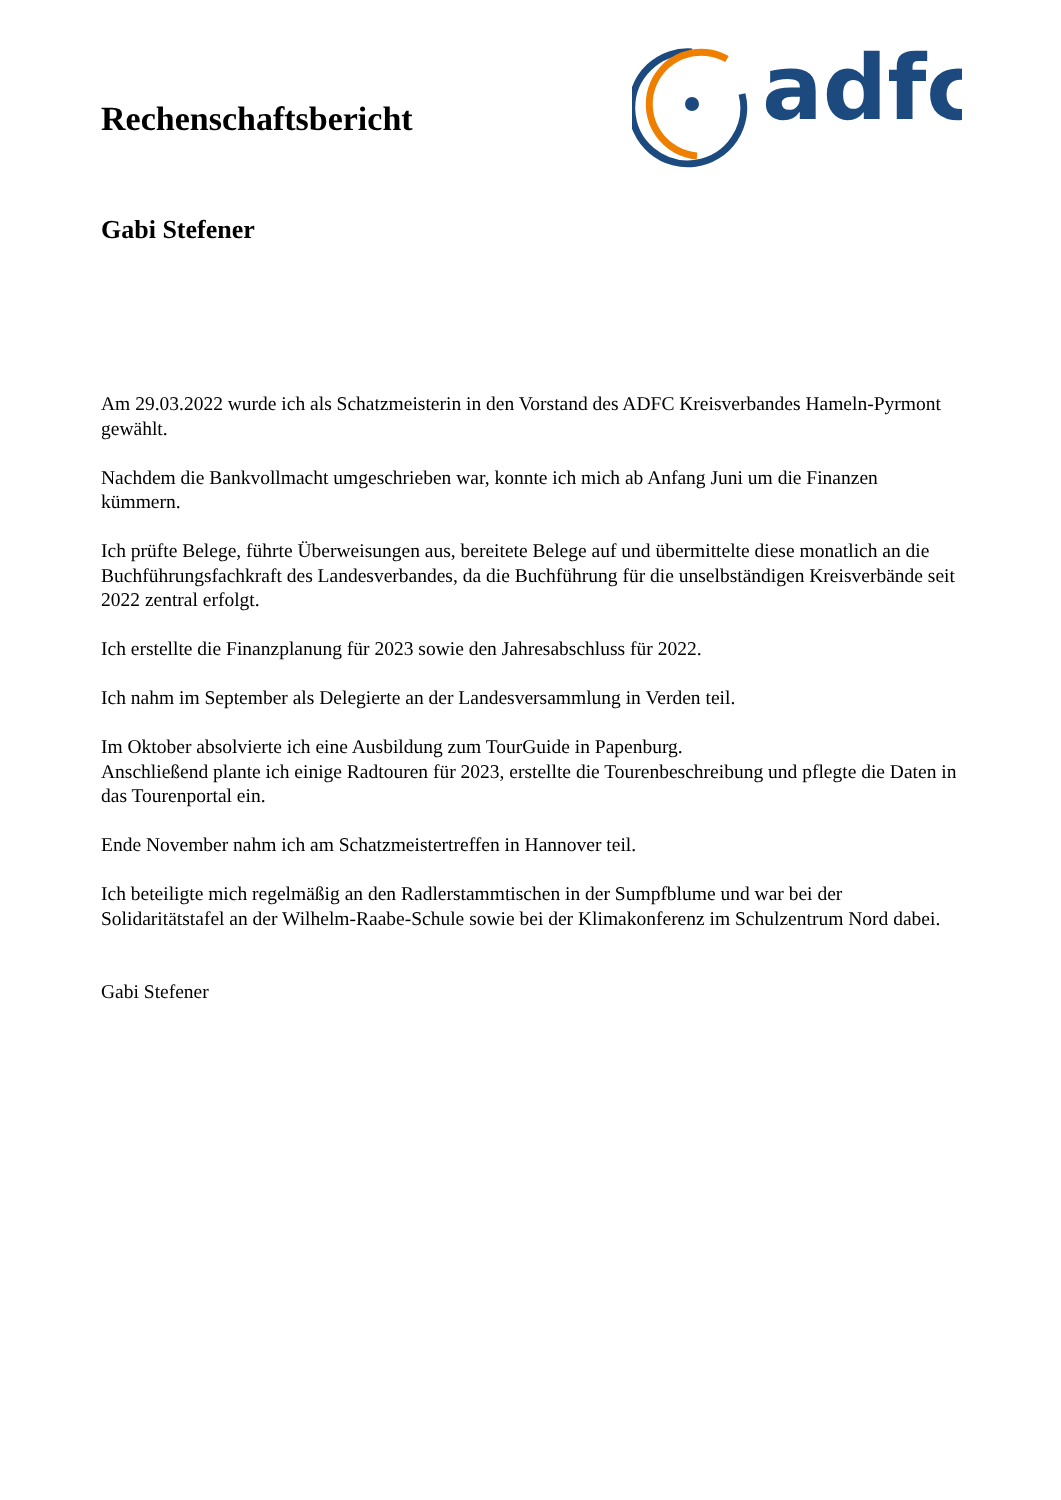Rechenschaftsbericht
adfc
Gabi Stefener
Am 29.03.2022 wurde ich als Schatzmeisterin in den Vorstand des ADFC Kreisverbandes Hameln-Pyrmont gewählt.
Nachdem die Bankvollmacht umgeschrieben war, konnte ich mich ab Anfang Juni um die Finanzen kümmern.
Ich prüfte Belege, führte Überweisungen aus, bereitete Belege auf und übermittelte diese monatlich an die Buchführungsfachkraft des Landesverbandes, da die Buchführung für die unselbständigen Kreisverbände seit 2022 zentral erfolgt.
Ich erstellte die Finanzplanung für 2023 sowie den Jahresabschluss für 2022.
Ich nahm im September als Delegierte an der Landesversammlung in Verden teil.
Im Oktober absolvierte ich eine Ausbildung zum TourGuide in Papenburg.
Anschließend plante ich einige Radtouren für 2023, erstellte die Tourenbeschreibung und pflegte die Daten in das Tourenportal ein.
Ende November nahm ich am Schatzmeistertreffen in Hannover teil.
Ich beteiligte mich regelmäßig an den Radlerstammtischen in der Sumpfblume und war bei der Solidaritätstafel an der Wilhelm-Raabe-Schule sowie bei der Klimakonferenz im Schulzentrum Nord dabei.
Gabi Stefener